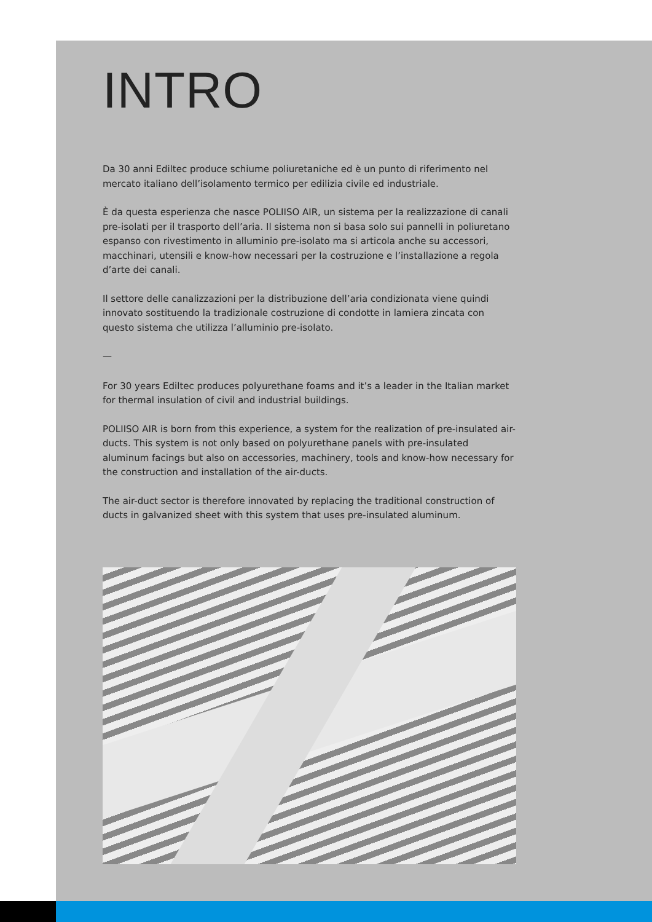INTRO
Da 30 anni Ediltec produce schiume poliuretaniche ed è un punto di riferimento nel mercato italiano dell’isolamento termico per edilizia civile ed industriale.
È da questa esperienza che nasce POLIISO AIR, un sistema per la realizzazione di canali pre-isolati per il trasporto dell’aria. Il sistema non si basa solo sui pannelli in poliuretano espanso con rivestimento in alluminio pre-isolato ma si articola anche su accessori, macchinari, utensili e know-how necessari per la costruzione e l’installazione a regola d’arte dei canali.
Il settore delle canalizzazioni per la distribuzione dell’aria condizionata viene quindi innovato sostituendo la tradizionale costruzione di condotte in lamiera zincata con questo sistema che utilizza l’alluminio pre-isolato.
—
For 30 years Ediltec produces polyurethane foams and it’s a leader in the Italian market for thermal insulation of civil and industrial buildings.
POLIISO AIR is born from this experience, a system for the realization of pre-insulated air-ducts. This system is not only based on polyurethane panels with pre-insulated aluminum facings but also on accessories, machinery, tools and know-how necessary for the construction and installation of the air-ducts.
The air-duct sector is therefore innovated by replacing the traditional construction of ducts in galvanized sheet with this system that uses pre-insulated aluminum.